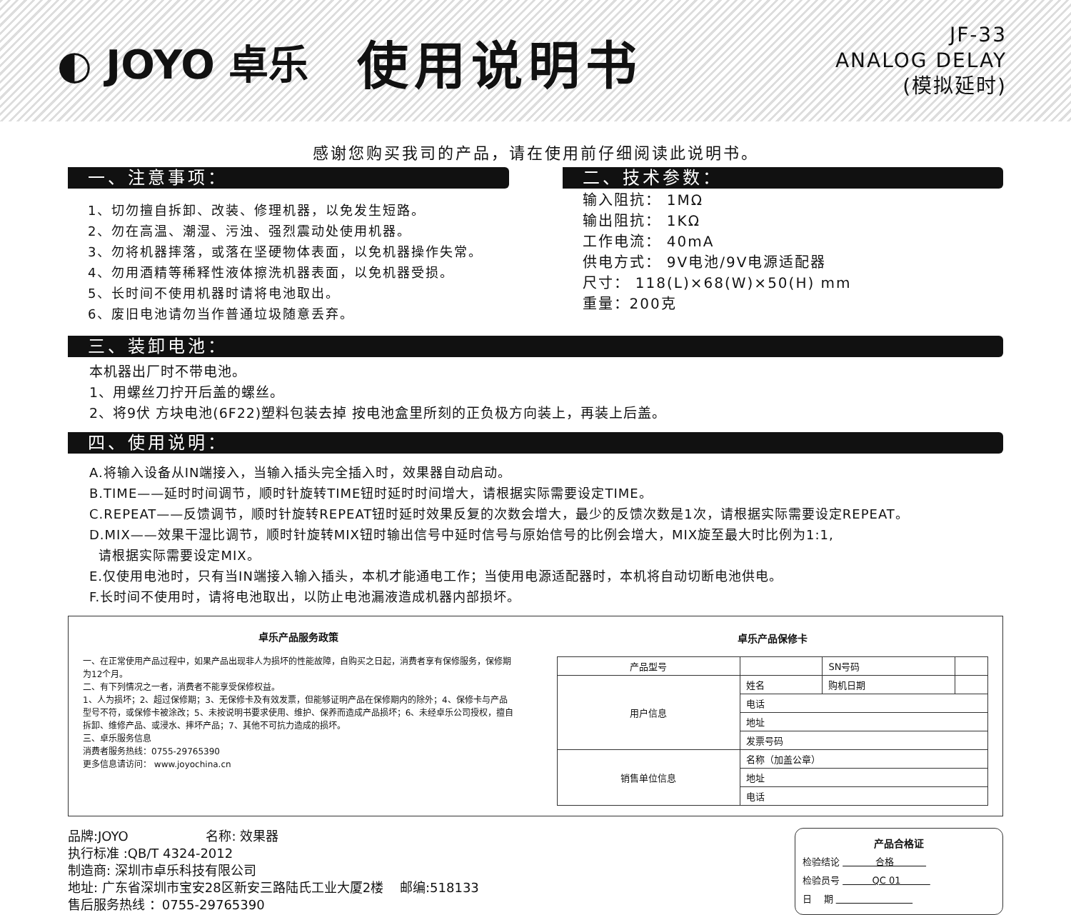◐ JOYO 卓乐
使用说明书
JF-33
ANALOG DELAY
(模拟延时)
感谢您购买我司的产品，请在使用前仔细阅读此说明书。
一、注意事项：
1、切勿擅自拆卸、改装、修理机器，以免发生短路。
2、勿在高温、潮湿、污浊、强烈震动处使用机器。
3、勿将机器摔落，或落在坚硬物体表面，以免机器操作失常。
4、勿用酒精等稀释性液体擦洗机器表面，以免机器受损。
5、长时间不使用机器时请将电池取出。
6、废旧电池请勿当作普通垃圾随意丢弃。
二、技术参数：
输入阻抗： 1MΩ
输出阻抗： 1KΩ
工作电流： 40mA
供电方式： 9V电池/9V电源适配器
尺寸： 118(L)×68(W)×50(H) mm
重量：200克
三、装卸电池：
本机器出厂时不带电池。
1、用螺丝刀拧开后盖的螺丝。
2、将9伏 方块电池(6F22)塑料包装去掉 按电池盒里所刻的正负极方向装上，再装上后盖。
四、使用说明：
A.将输入设备从IN端接入，当输入插头完全插入时，效果器自动启动。
B.TIME——延时时间调节，顺时针旋转TIME钮时延时时间增大，请根据实际需要设定TIME。
C.REPEAT——反馈调节，顺时针旋转REPEAT钮时延时效果反复的次数会增大，最少的反馈次数是1次，请根据实际需要设定REPEAT。
D.MIX——效果干湿比调节，顺时针旋转MIX钮时输出信号中延时信号与原始信号的比例会增大，MIX旋至最大时比例为1:1,
请根据实际需要设定MIX。
E.仅使用电池时，只有当IN端接入输入插头，本机才能通电工作；当使用电源适配器时，本机将自动切断电池供电。
F.长时间不使用时，请将电池取出，以防止电池漏液造成机器内部损坏。
卓乐产品服务政策
一、在正常使用产品过程中，如果产品出现非人为损坏的性能故障，自购买之日起，消费者享有保修服务，保修期为12个月。
二、有下列情况之一者，消费者不能享受保修权益。
1、人为损坏；2、超过保修期；3、无保修卡及有效发票，但能够证明产品在保修期内的除外；4、保修卡与产品型号不符，或保修卡被涂改；5、未按说明书要求使用、维护、保养而造成产品损坏；6、未经卓乐公司授权，擅自拆卸、维修产品、或浸水、摔坏产品；7、其他不可抗力造成的损坏。
三、卓乐服务信息
消费者服务热线：0755-29765390
更多信息请访问： www.joyochina.cn
卓乐产品保修卡
| 产品型号 | | SN号码 | |
| 用户信息 | 姓名 | 购机日期 | |
| | 电话 | | |
| | 地址 | | |
| | 发票号码 | | |
| 销售单位信息 | 名称（加盖公章） | | |
| | 地址 | | |
| | 电话 | | |
品牌:JOYO 名称: 效果器
执行标准 :QB/T 4324-2012
制造商: 深圳市卓乐科技有限公司
地址: 广东省深圳市宝安28区新安三路陆氏工业大厦2楼 邮编:518133
售后服务热线 ：0755-29765390
产品合格证
检验结论 合格
检验员号 QC 01
日 期